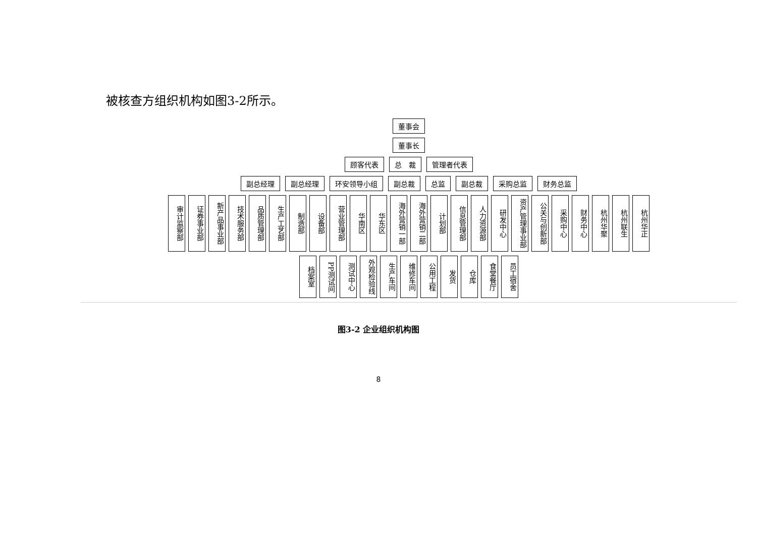被核查方组织机构如图3-2所示。
董事会
董事长
顾客代表 总　裁 管理者代表
副总经理 副总经理 环安领导小组 副总裁 总监 副总裁 采购总监 财务总监
审计监察部 证券事业部 新产品事业部 技术服务部 品质管理部 生产工艺部 制造部 设备部 营业管理部 华南区 华东区 海外营销一部 海外营销二部 计划部 信息管理部 人力资源部 研发中心 资产管理事业部 公关与创新部 采购中心 财务中心 杭州华聚 杭州联生 杭州华正
档案室 PP测试间 测试中心 外观检验线 生产车间 维修车间 公用工程 发货 仓库 食堂餐厅 员工宿舍
图3-2 企业组织机构图
8